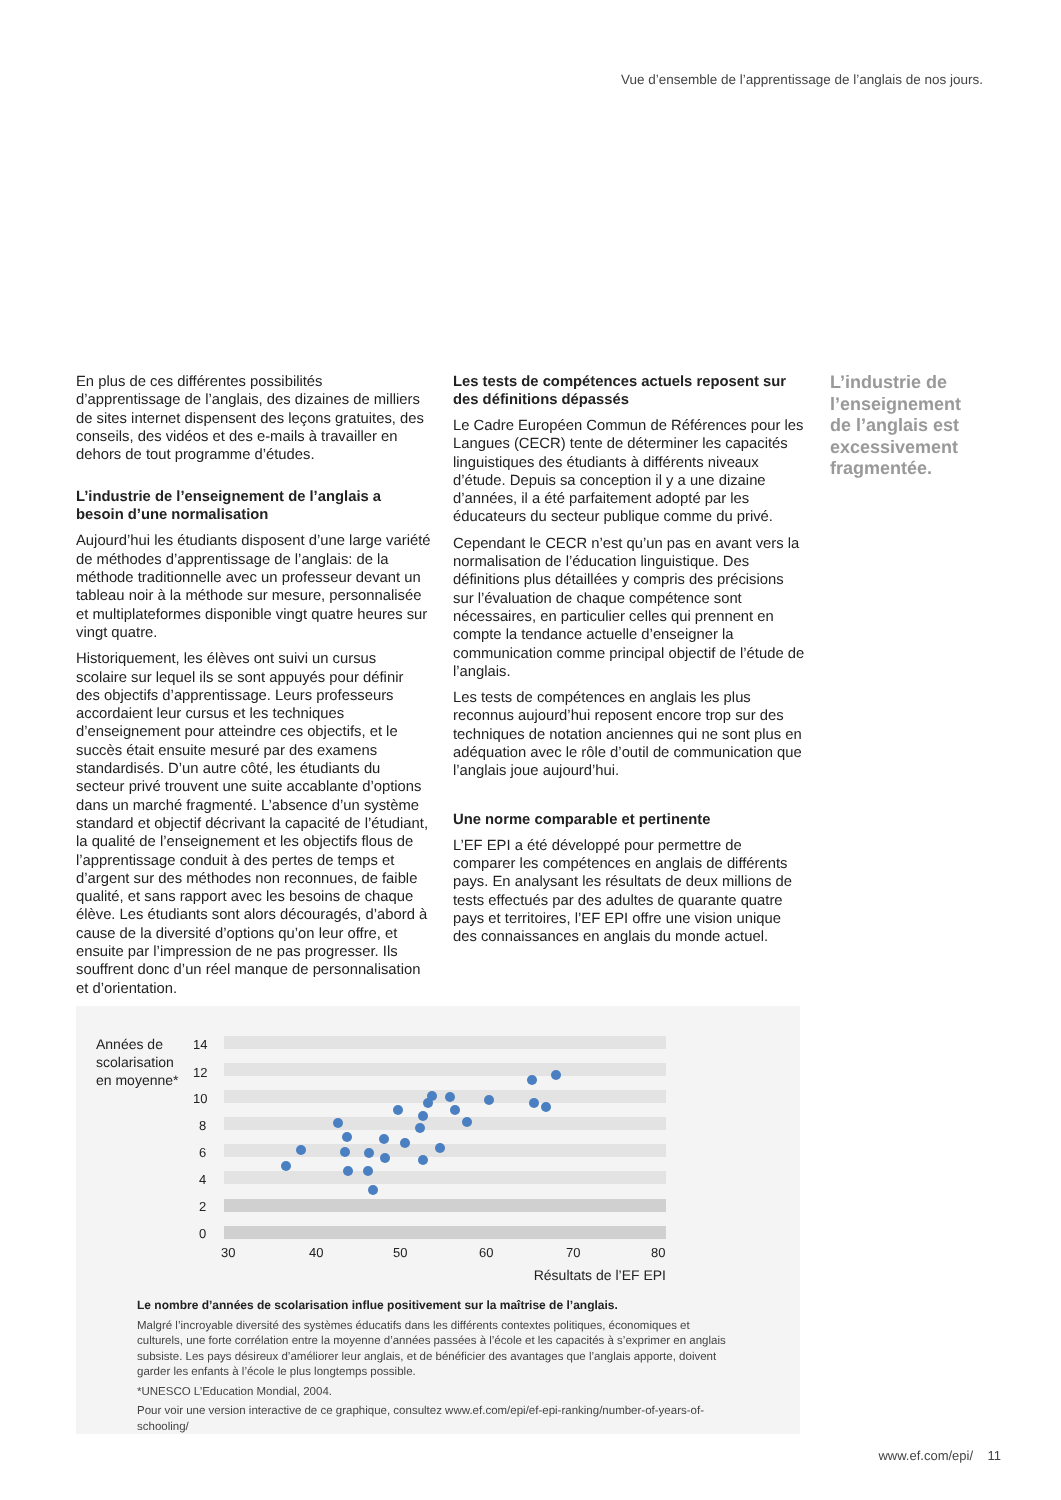Vue d’ensemble de l’apprentissage de l’anglais de nos jours.
En plus de ces différentes possibilités d’apprentissage de l’anglais, des dizaines de milliers de sites internet dispensent des leçons gratuites, des conseils, des vidéos et des e-mails à travailler en dehors de tout programme d’études.
L’industrie de l’enseignement de l’anglais a besoin d’une normalisation
Aujourd’hui les étudiants disposent d’une large variété de méthodes d’apprentissage de l’anglais: de la méthode traditionnelle avec un professeur devant un tableau noir à la méthode sur mesure, personnalisée et multiplateformes disponible vingt quatre heures sur vingt quatre.
Historiquement, les élèves ont suivi un cursus scolaire sur lequel ils se sont appuyés pour définir des objectifs d’apprentissage. Leurs professeurs accordaient leur cursus et les techniques d’enseignement pour atteindre ces objectifs, et le succès était ensuite mesuré par des examens standardisés. D’un autre côté, les étudiants du secteur privé trouvent une suite accablante d’options dans un marché fragmenté. L’absence d’un système standard et objectif décrivant la capacité de l’étudiant, la qualité de l’enseignement et les objectifs flous de l’apprentissage conduit à des pertes de temps et d’argent sur des méthodes non reconnues, de faible qualité, et sans rapport avec les besoins de chaque élève. Les étudiants sont alors découragés, d’abord à cause de la diversité d’options qu’on leur offre, et ensuite par l’impression de ne pas progresser. Ils souffrent donc d’un réel manque de personnalisation et d’orientation.
Les tests de compétences actuels reposent sur des définitions dépassés
Le Cadre Européen Commun de Références pour les Langues (CECR) tente de déterminer les capacités linguistiques des étudiants à différents niveaux d’étude. Depuis sa conception il y a une dizaine d’années, il a été parfaitement adopté par les éducateurs du secteur publique comme du privé.
Cependant le CECR n’est qu’un pas en avant vers la normalisation de l’éducation linguistique. Des définitions plus détaillées y compris des précisions sur l’évaluation de chaque compétence sont nécessaires, en particulier celles qui prennent en compte la tendance actuelle d’enseigner la communication comme principal objectif de l’étude de l’anglais.
Les tests de compétences en anglais les plus reconnus aujourd’hui reposent encore trop sur des techniques de notation anciennes qui ne sont plus en adéquation avec le rôle d’outil de communication que l’anglais joue aujourd’hui.
Une norme comparable et pertinente
L’EF EPI a été développé pour permettre de comparer les compétences en anglais de différents pays. En analysant les résultats de deux millions de tests effectués par des adultes de quarante quatre pays et territoires, l’EF EPI offre une vision unique des connaissances en anglais du monde actuel.
L’industrie de l’enseignement de l’anglais est excessivement fragmentée.
Années de
scolarisation
en moyenne*
14
12
10
8
6
4
2
0
30
40
50
60
70
80
Résultats de l’EF EPI
Le nombre d’années de scolarisation influe positivement sur la maîtrise de l’anglais.
Malgré l’incroyable diversité des systèmes éducatifs dans les différents contextes politiques, économiques et culturels, une forte corrélation entre la moyenne d’années passées à l’école et les capacités à s’exprimer en anglais subsiste. Les pays désireux d’améliorer leur anglais, et de bénéficier des avantages que l’anglais apporte, doivent garder les enfants à l’école le plus longtemps possible.
*UNESCO L’Education Mondial, 2004.
Pour voir une version interactive de ce graphique, consultez www.ef.com/epi/ef-epi-ranking/number-of-years-of-schooling/
www.ef.com/epi/ 11